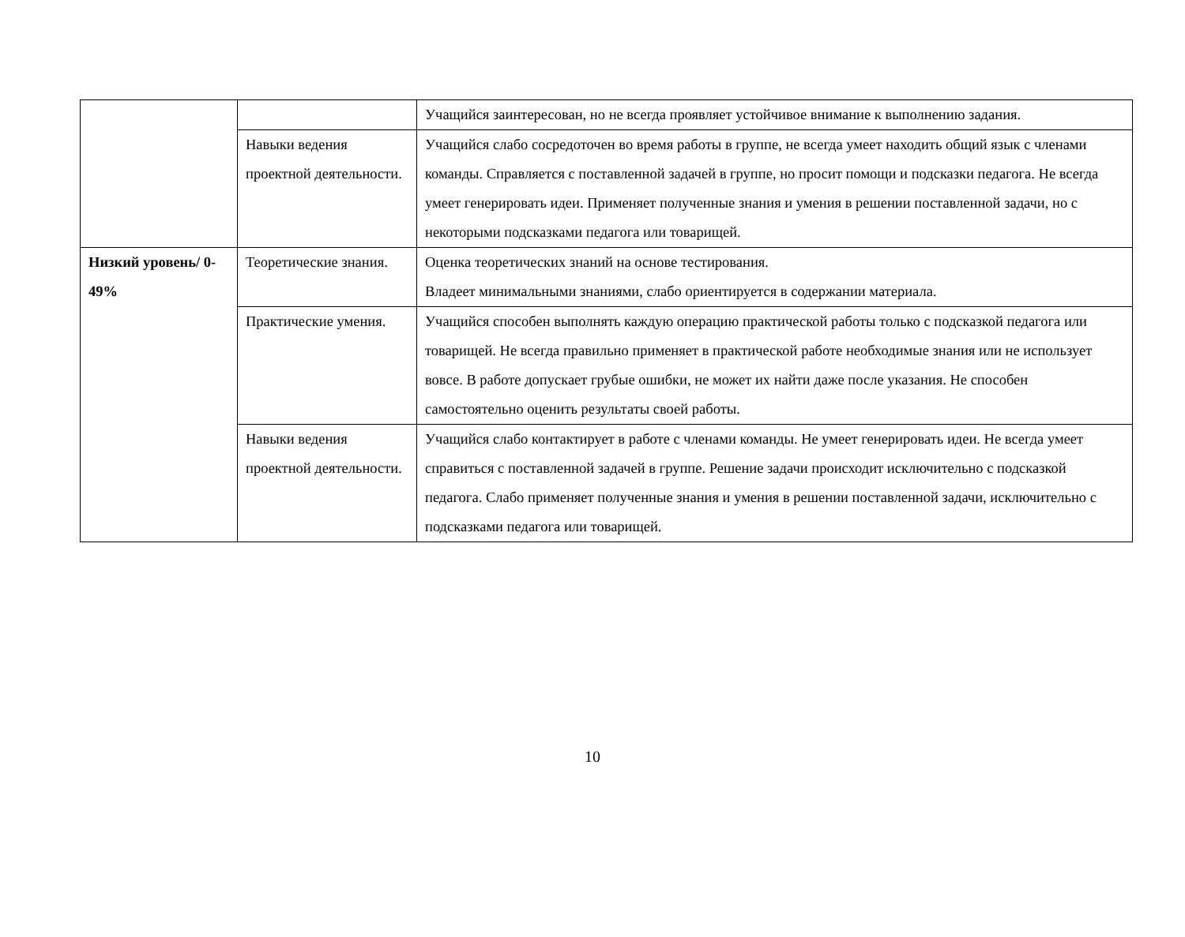| | | Учащийся заинтересован, но не всегда проявляет устойчивое внимание к выполнению задания. |
| | Навыки ведения проектной деятельности. | Учащийся слабо сосредоточен во время работы в группе, не всегда умеет находить общий язык с членами команды. Справляется с поставленной задачей в группе, но просит помощи и подсказки педагога. Не всегда умеет генерировать идеи. Применяет полученные знания и умения в решении поставленной задачи, но с некоторыми подсказками педагога или товарищей. |
| Низкий уровень/ 0-49% | Теоретические знания. | Оценка теоретических знаний на основе тестирования. Владеет минимальными знаниями, слабо ориентируется в содержании материала. |
| | Практические умения. | Учащийся способен выполнять каждую операцию практической работы только с подсказкой педагога или товарищей. Не всегда правильно применяет в практической работе необходимые знания или не использует вовсе. В работе допускает грубые ошибки, не может их найти даже после указания. Не способен самостоятельно оценить результаты своей работы. |
| | Навыки ведения проектной деятельности. | Учащийся слабо контактирует в работе с членами команды. Не умеет генерировать идеи. Не всегда умеет справиться с поставленной задачей в группе. Решение задачи происходит исключительно с подсказкой педагога. Слабо применяет полученные знания и умения в решении поставленной задачи, исключительно с подсказками педагога или товарищей. |
10